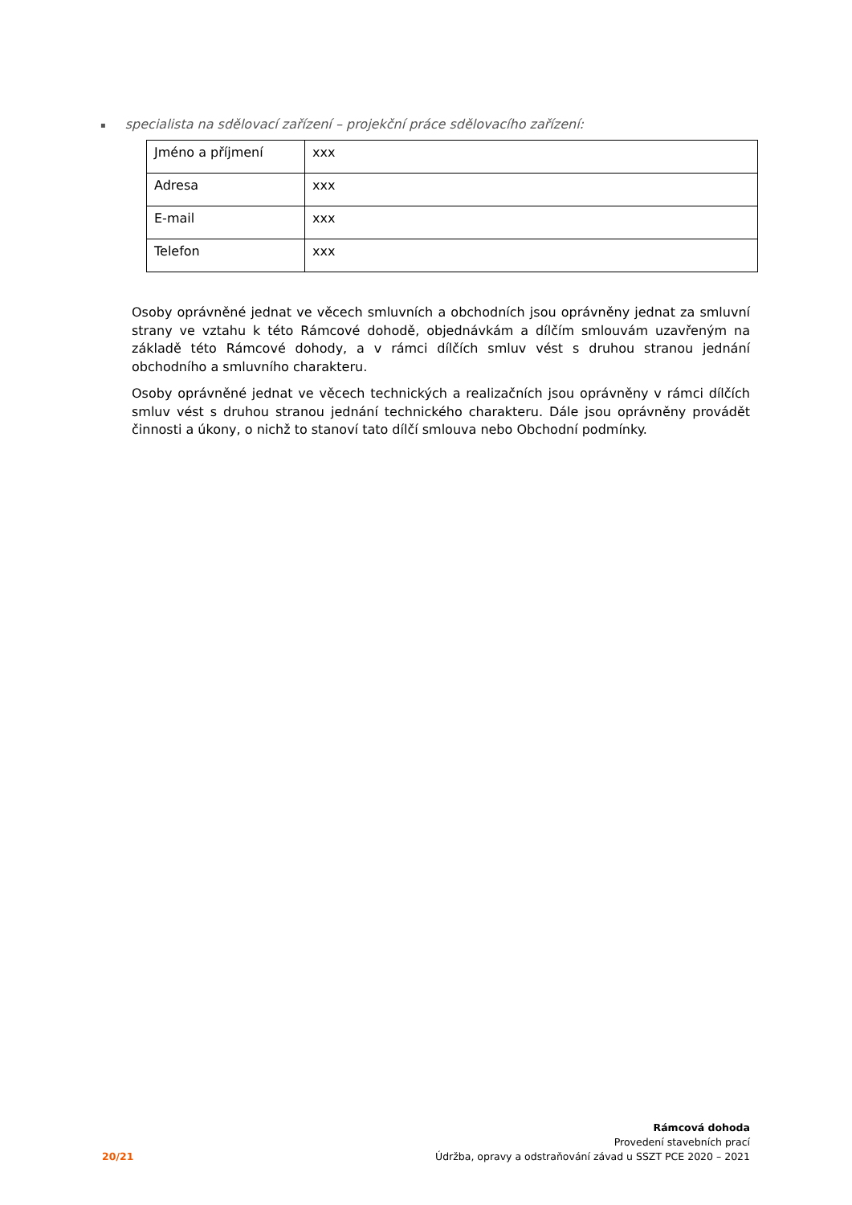▪ specialista na sdělovací zařízení – projekční práce sdělovacího zařízení:
| Jméno a příjmení | xxx |
| Adresa | xxx |
| E-mail | xxx |
| Telefon | xxx |
Osoby oprávněné jednat ve věcech smluvních a obchodních jsou oprávněny jednat za smluvní strany ve vztahu k této Rámcové dohodě, objednávkám a dílčím smlouvám uzavřeným na základě této Rámcové dohody, a v rámci dílčích smluv vést s druhou stranou jednání obchodního a smluvního charakteru.
Osoby oprávněné jednat ve věcech technických a realizačních jsou oprávněny v rámci dílčích smluv vést s druhou stranou jednání technického charakteru. Dále jsou oprávněny provádět činnosti a úkony, o nichž to stanoví tato dílčí smlouva nebo Obchodní podmínky.
20/21
Rámcová dohoda
Provedení stavebních prací
Údržba, opravy a odstraňování závad u SSZT PCE 2020 – 2021